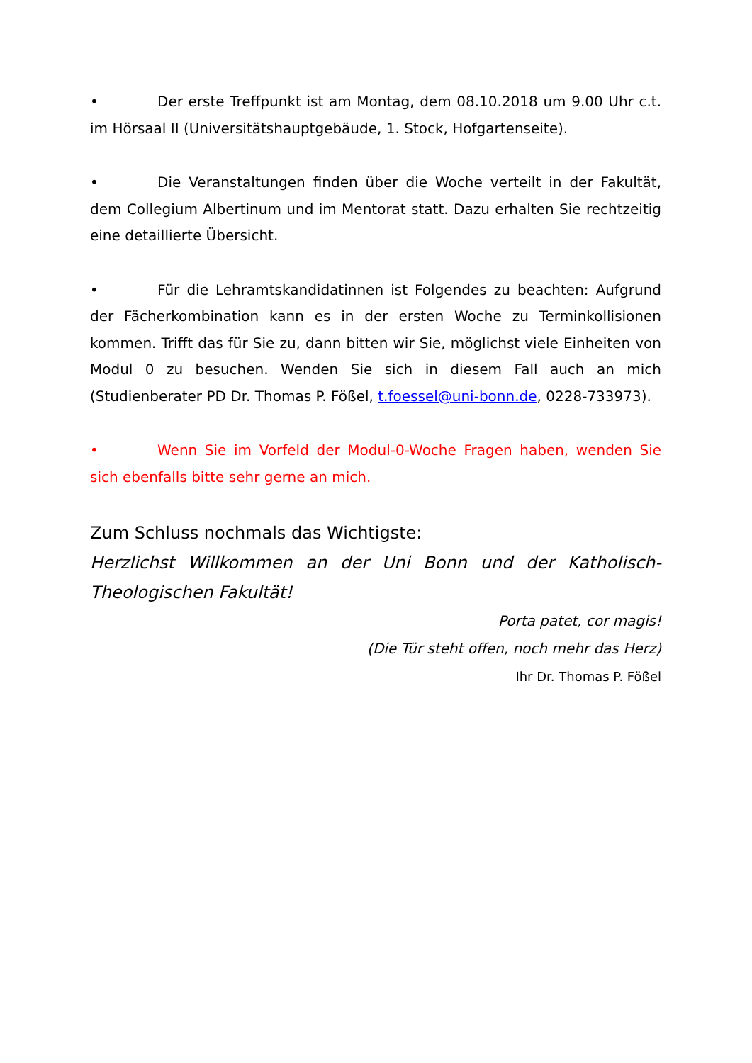• Der erste Treffpunkt ist am Montag, dem 08.10.2018 um 9.00 Uhr c.t. im Hörsaal II (Universitätshauptgebäude, 1. Stock, Hofgartenseite).
• Die Veranstaltungen finden über die Woche verteilt in der Fakultät, dem Collegium Albertinum und im Mentorat statt. Dazu erhalten Sie rechtzeitig eine detaillierte Übersicht.
• Für die Lehramtskandidatinnen ist Folgendes zu beachten: Aufgrund der Fächerkombination kann es in der ersten Woche zu Terminkollisionen kommen. Trifft das für Sie zu, dann bitten wir Sie, möglichst viele Einheiten von Modul 0 zu besuchen. Wenden Sie sich in diesem Fall auch an mich (Studienberater PD Dr. Thomas P. Fößel, t.foessel@uni-bonn.de, 0228-733973).
• Wenn Sie im Vorfeld der Modul-0-Woche Fragen haben, wenden Sie sich ebenfalls bitte sehr gerne an mich.
Zum Schluss nochmals das Wichtigste:
Herzlichst Willkommen an der Uni Bonn und der Katholisch-Theologischen Fakultät!
Porta patet, cor magis!
(Die Tür steht offen, noch mehr das Herz)
Ihr Dr. Thomas P. Fößel